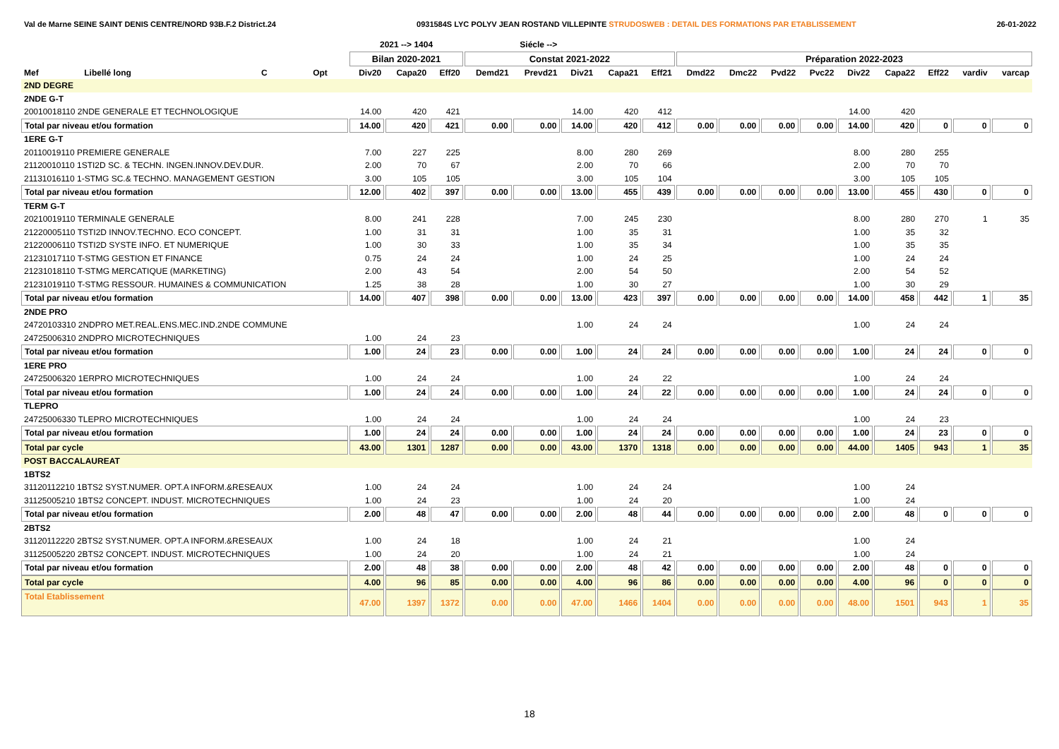Val de Marne SEINE SAINT DENIS CENTRE/NORD 93B.F.2 District.24 0931584S LYC POLYV JEAN ROSTAND VILLEPINTE STRUDOSWEB : DETAIL DES FORMATIONS PAR ETABLISSEMENT 26-01-2022
| | | | | | 2021 --> 1404 | | | Siécle --> | | | | | | | | | | | | | |
| --- | --- | --- | --- | --- | --- | --- | --- | --- | --- | --- | --- | --- | --- | --- | --- | --- | --- | --- | --- | --- | --- |
| | | | | | Bilan 2020-2021 | | | Constat 2021-2022 | | | | | Préparation 2022-2023 | | | | | | | | |
| Mef | Libellé long | C | Opt | | Div20 | Capa20 | Eff20 | Demd21 | Prevd21 | Div21 | Capa21 | Eff21 | Dmd22 | Dmc22 | Pvd22 | Pvc22 | Div22 | Capa22 | Eff22 | vardiv | varcap |
| 2ND DEGRE | | | | | | | | | | | | | | | | | | | | | |
| 2NDE G-T | | | | | | | | | | | | | | | | | | | | | |
| 20010018110 2NDE GENERALE ET TECHNOLOGIQUE | | | | | 14.00 | 420 | 421 | | | 14.00 | 420 | 412 | | | | | 14.00 | 420 | | | |
| Total par niveau et/ou formation | | | | | 14.00 | 420 | 421 | 0.00 | 0.00 | 14.00 | 420 | 412 | 0.00 | 0.00 | 0.00 | 0.00 | 14.00 | 420 | 0 | 0 | 0 |
| 1ERE G-T | | | | | | | | | | | | | | | | | | | | | |
| 20110019110 PREMIERE GENERALE | | | | | 7.00 | 227 | 225 | | | 8.00 | 280 | 269 | | | | | 8.00 | 280 | 255 | | |
| 21120010110 1STI2D SC. & TECHN. INGEN.INNOV.DEV.DUR. | | | | | 2.00 | 70 | 67 | | | 2.00 | 70 | 66 | | | | | 2.00 | 70 | 70 | | |
| 21131016110 1-STMG SC.& TECHNO. MANAGEMENT GESTION | | | | | 3.00 | 105 | 105 | | | 3.00 | 105 | 104 | | | | | 3.00 | 105 | 105 | | |
| Total par niveau et/ou formation | | | | | 12.00 | 402 | 397 | 0.00 | 0.00 | 13.00 | 455 | 439 | 0.00 | 0.00 | 0.00 | 0.00 | 13.00 | 455 | 430 | 0 | 0 |
| TERM G-T | | | | | | | | | | | | | | | | | | | | | |
| 20210019110 TERMINALE GENERALE | | | | | 8.00 | 241 | 228 | | | 7.00 | 245 | 230 | | | | | 8.00 | 280 | 270 | 1 | 35 |
| 21220005110 TSTI2D INNOV.TECHNO. ECO CONCEPT. | | | | | 1.00 | 31 | 31 | | | 1.00 | 35 | 31 | | | | | 1.00 | 35 | 32 | | |
| 21220006110 TSTI2D SYSTE INFO. ET NUMERIQUE | | | | | 1.00 | 30 | 33 | | | 1.00 | 35 | 34 | | | | | 1.00 | 35 | 35 | | |
| 21231017110 T-STMG GESTION ET FINANCE | | | | | 0.75 | 24 | 24 | | | 1.00 | 24 | 25 | | | | | 1.00 | 24 | 24 | | |
| 21231018110 T-STMG MERCATIQUE (MARKETING) | | | | | 2.00 | 43 | 54 | | | 2.00 | 54 | 50 | | | | | 2.00 | 54 | 52 | | |
| 21231019110 T-STMG RESSOUR. HUMAINES & COMMUNICATION | | | | | 1.25 | 38 | 28 | | | 1.00 | 30 | 27 | | | | | 1.00 | 30 | 29 | | |
| Total par niveau et/ou formation | | | | | 14.00 | 407 | 398 | 0.00 | 0.00 | 13.00 | 423 | 397 | 0.00 | 0.00 | 0.00 | 0.00 | 14.00 | 458 | 442 | 1 | 35 |
| 2NDE PRO | | | | | | | | | | | | | | | | | | | | | |
| 24720103310 2NDPRO MET.REAL.ENS.MEC.IND.2NDE COMMUNE | | | | | | | | | | 1.00 | 24 | 24 | | | | | 1.00 | 24 | 24 | | |
| 24725006310 2NDPRO MICROTECHNIQUES | | | | | 1.00 | 24 | 23 | | | | | | | | | | | | | | |
| Total par niveau et/ou formation | | | | | 1.00 | 24 | 23 | 0.00 | 0.00 | 1.00 | 24 | 24 | 0.00 | 0.00 | 0.00 | 0.00 | 1.00 | 24 | 24 | 0 | 0 |
| 1ERE PRO | | | | | | | | | | | | | | | | | | | | | |
| 24725006320 1ERPRO MICROTECHNIQUES | | | | | 1.00 | 24 | 24 | | | 1.00 | 24 | 22 | | | | | 1.00 | 24 | 24 | | |
| Total par niveau et/ou formation | | | | | 1.00 | 24 | 24 | 0.00 | 0.00 | 1.00 | 24 | 22 | 0.00 | 0.00 | 0.00 | 0.00 | 1.00 | 24 | 24 | 0 | 0 |
| TLEPRO | | | | | | | | | | | | | | | | | | | | | |
| 24725006330 TLEPRO MICROTECHNIQUES | | | | | 1.00 | 24 | 24 | | | 1.00 | 24 | 24 | | | | | 1.00 | 24 | 23 | | |
| Total par niveau et/ou formation | | | | | 1.00 | 24 | 24 | 0.00 | 0.00 | 1.00 | 24 | 24 | 0.00 | 0.00 | 0.00 | 0.00 | 1.00 | 24 | 23 | 0 | 0 |
| Total par cycle | | | | | 43.00 | 1301 | 1287 | 0.00 | 0.00 | 43.00 | 1370 | 1318 | 0.00 | 0.00 | 0.00 | 0.00 | 44.00 | 1405 | 943 | 1 | 35 |
| POST BACCALAUREAT | | | | | | | | | | | | | | | | | | | | | |
| 1BTS2 | | | | | | | | | | | | | | | | | | | | | |
| 31120112210 1BTS2 SYST.NUMER. OPT.A INFORM.&RESEAUX | | | | | 1.00 | 24 | 24 | | | 1.00 | 24 | 24 | | | | | 1.00 | 24 | | | |
| 31125005210 1BTS2 CONCEPT. INDUST. MICROTECHNIQUES | | | | | 1.00 | 24 | 23 | | | 1.00 | 24 | 20 | | | | | 1.00 | 24 | | | |
| Total par niveau et/ou formation | | | | | 2.00 | 48 | 47 | 0.00 | 0.00 | 2.00 | 48 | 44 | 0.00 | 0.00 | 0.00 | 0.00 | 2.00 | 48 | 0 | 0 | 0 |
| 2BTS2 | | | | | | | | | | | | | | | | | | | | | |
| 31120112220 2BTS2 SYST.NUMER. OPT.A INFORM.&RESEAUX | | | | | 1.00 | 24 | 18 | | | 1.00 | 24 | 21 | | | | | 1.00 | 24 | | | |
| 31125005220 2BTS2 CONCEPT. INDUST. MICROTECHNIQUES | | | | | 1.00 | 24 | 20 | | | 1.00 | 24 | 21 | | | | | 1.00 | 24 | | | |
| Total par niveau et/ou formation | | | | | 2.00 | 48 | 38 | 0.00 | 0.00 | 2.00 | 48 | 42 | 0.00 | 0.00 | 0.00 | 0.00 | 2.00 | 48 | 0 | 0 | 0 |
| Total par cycle | | | | | 4.00 | 96 | 85 | 0.00 | 0.00 | 4.00 | 96 | 86 | 0.00 | 0.00 | 0.00 | 0.00 | 4.00 | 96 | 0 | 0 | 0 |
| Total Etablissement | | | | | 47.00 | 1397 | 1372 | 0.00 | 0.00 | 47.00 | 1466 | 1404 | 0.00 | 0.00 | 0.00 | 0.00 | 48.00 | 1501 | 943 | 1 | 35 |
18